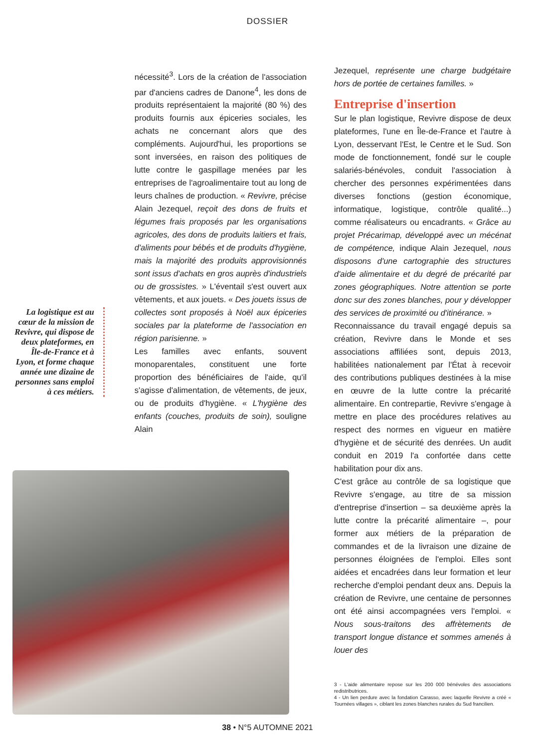DOSSIER
La logistique est au cœur de la mission de Revivre, qui dispose de deux plateformes, en Île-de-France et à Lyon, et forme chaque année une dizaine de personnes sans emploi à ces métiers.
nécessité<sup>3</sup>. Lors de la création de l'association par d'anciens cadres de Danone<sup>4</sup>, les dons de produits représentaient la majorité (80 %) des produits fournis aux épiceries sociales, les achats ne concernant alors que des compléments. Aujourd'hui, les proportions se sont inversées, en raison des politiques de lutte contre le gaspillage menées par les entreprises de l'agroalimentaire tout au long de leurs chaînes de production. « Revivre, précise Alain Jezequel, reçoit des dons de fruits et légumes frais proposés par les organisations agricoles, des dons de produits laitiers et frais, d'aliments pour bébés et de produits d'hygiène, mais la majorité des produits approvisionnés sont issus d'achats en gros auprès d'industriels ou de grossistes. » L'éventail s'est ouvert aux vêtements, et aux jouets. « Des jouets issus de collectes sont proposés à Noël aux épiceries sociales par la plateforme de l'association en région parisienne. »
Les familles avec enfants, souvent monoparentales, constituent une forte proportion des bénéficiaires de l'aide, qu'il s'agisse d'alimentation, de vêtements, de jeux, ou de produits d'hygiène. « L'hygiène des enfants (couches, produits de soin), souligne Alain
Jezequel, représente une charge budgétaire hors de portée de certaines familles. »
Entreprise d'insertion
Sur le plan logistique, Revivre dispose de deux plateformes, l'une en Île-de-France et l'autre à Lyon, desservant l'Est, le Centre et le Sud. Son mode de fonctionnement, fondé sur le couple salariés-bénévoles, conduit l'association à chercher des personnes expérimentées dans diverses fonctions (gestion économique, informatique, logistique, contrôle qualité...) comme réalisateurs ou encadrants. « Grâce au projet Précarimap, développé avec un mécénat de compétence, indique Alain Jezequel, nous disposons d'une cartographie des structures d'aide alimentaire et du degré de précarité par zones géographiques. Notre attention se porte donc sur des zones blanches, pour y développer des services de proximité ou d'itinérance. »
Reconnaissance du travail engagé depuis sa création, Revivre dans le Monde et ses associations affiliées sont, depuis 2013, habilitées nationalement par l'État à recevoir des contributions publiques destinées à la mise en œuvre de la lutte contre la précarité alimentaire. En contrepartie, Revivre s'engage à mettre en place des procédures relatives au respect des normes en vigueur en matière d'hygiène et de sécurité des denrées. Un audit conduit en 2019 l'a confortée dans cette habilitation pour dix ans.
C'est grâce au contrôle de sa logistique que Revivre s'engage, au titre de sa mission d'entreprise d'insertion – sa deuxième après la lutte contre la précarité alimentaire –, pour former aux métiers de la préparation de commandes et de la livraison une dizaine de personnes éloignées de l'emploi. Elles sont aidées et encadrées dans leur formation et leur recherche d'emploi pendant deux ans. Depuis la création de Revivre, une centaine de personnes ont été ainsi accompagnées vers l'emploi. « Nous sous-traitons des affrètements de transport longue distance et sommes amenés à louer des
3 - L'aide alimentaire repose sur les 200 000 bénévoles des associations redistributrices.
4 - Un lien perdure avec la fondation Carasso, avec laquelle Revivre a créé « Tournées villages », ciblant les zones blanches rurales du Sud francilien.
38 • N°5 AUTOMNE 2021